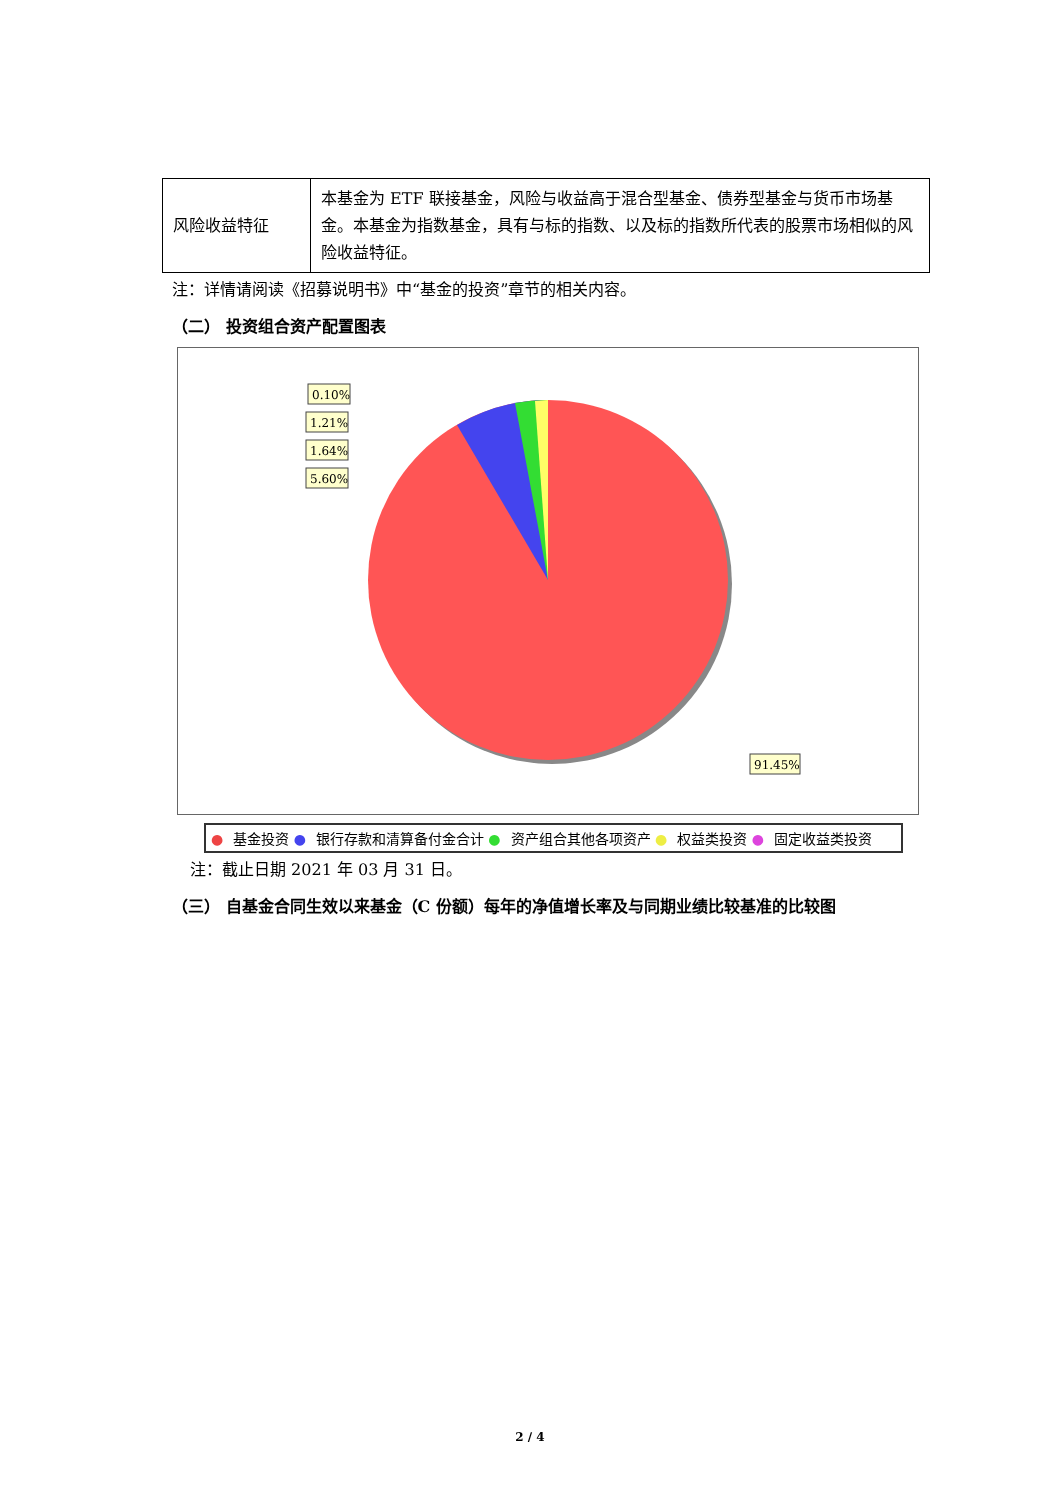| 风险收益特征 | 本基金为 ETF 联接基金，风险与收益高于混合型基金、债券型基金与货币市场基金。本基金为指数基金，具有与标的指数、以及标的指数所代表的股票市场相似的风险收益特征。 |
注：详情请阅读《招募说明书》中“基金的投资”章节的相关内容。
（二） 投资组合资产配置图表
0.10%
1.21%
1.64%
5.60%
91.45%
● 基金投资 ● 银行存款和清算备付金合计 ● 资产组合其他各项资产 ● 权益类投资 ● 固定收益类投资
注：截止日期 2021 年 03 月 31 日。
（三） 自基金合同生效以来基金（C 份额）每年的净值增长率及与同期业绩比较基准的比较图
2 / 4